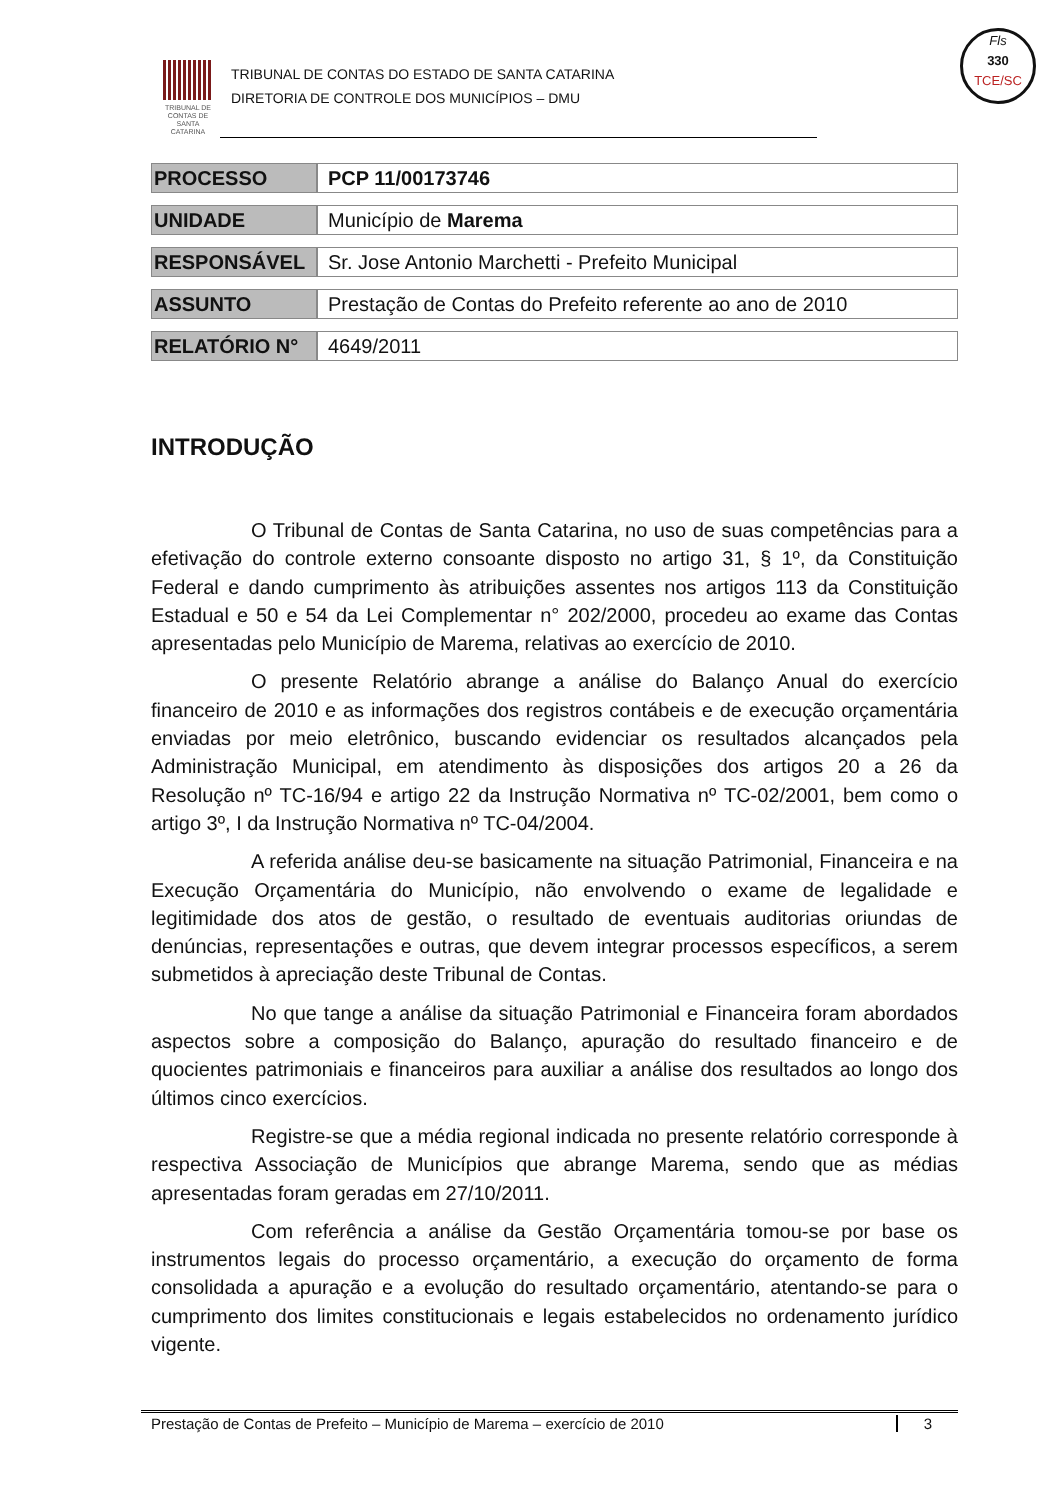TRIBUNAL DE CONTAS DE SANTA CATARINA
TRIBUNAL DE CONTAS DO ESTADO DE SANTA CATARINA
DIRETORIA DE CONTROLE DOS MUNICÍPIOS – DMU
Fls
330
TCE/SC
| PROCESSO | PCP 11/00173746 |
| UNIDADE | Município de Marema |
| RESPONSÁVEL | Sr. Jose Antonio Marchetti - Prefeito Municipal |
| ASSUNTO | Prestação de Contas do Prefeito referente ao ano de 2010 |
| RELATÓRIO N° | 4649/2011 |
INTRODUÇÃO
O Tribunal de Contas de Santa Catarina, no uso de suas competências para a efetivação do controle externo consoante disposto no artigo 31, § 1º, da Constituição Federal e dando cumprimento às atribuições assentes nos artigos 113 da Constituição Estadual e 50 e 54 da Lei Complementar n° 202/2000, procedeu ao exame das Contas apresentadas pelo Município de Marema, relativas ao exercício de 2010.
O presente Relatório abrange a análise do Balanço Anual do exercício financeiro de 2010 e as informações dos registros contábeis e de execução orçamentária enviadas por meio eletrônico, buscando evidenciar os resultados alcançados pela Administração Municipal, em atendimento às disposições dos artigos 20 a 26 da Resolução nº TC-16/94 e artigo 22 da Instrução Normativa nº TC-02/2001, bem como o artigo 3º, I da Instrução Normativa nº TC-04/2004.
A referida análise deu-se basicamente na situação Patrimonial, Financeira e na Execução Orçamentária do Município, não envolvendo o exame de legalidade e legitimidade dos atos de gestão, o resultado de eventuais auditorias oriundas de denúncias, representações e outras, que devem integrar processos específicos, a serem submetidos à apreciação deste Tribunal de Contas.
No que tange a análise da situação Patrimonial e Financeira foram abordados aspectos sobre a composição do Balanço, apuração do resultado financeiro e de quocientes patrimoniais e financeiros para auxiliar a análise dos resultados ao longo dos últimos cinco exercícios.
Registre-se que a média regional indicada no presente relatório corresponde à respectiva Associação de Municípios que abrange Marema, sendo que as médias apresentadas foram geradas em 27/10/2011.
Com referência a análise da Gestão Orçamentária tomou-se por base os instrumentos legais do processo orçamentário, a execução do orçamento de forma consolidada a apuração e a evolução do resultado orçamentário, atentando-se para o cumprimento dos limites constitucionais e legais estabelecidos no ordenamento jurídico vigente.
Prestação de Contas de Prefeito – Município de Marema – exercício de 2010 3